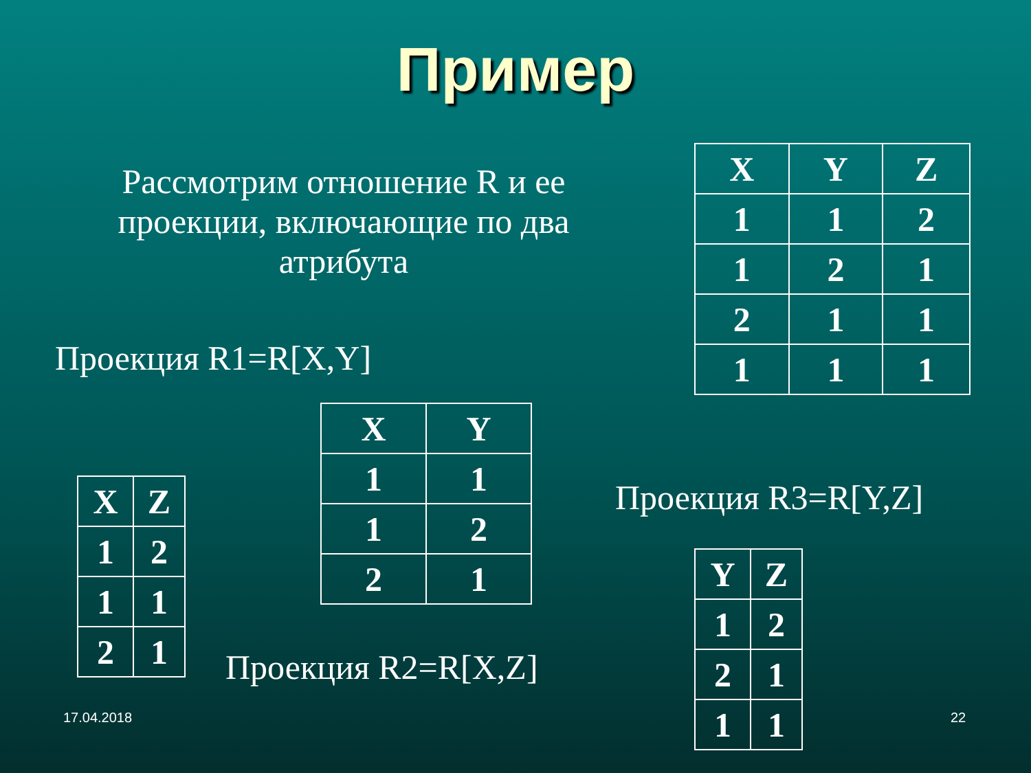Пример
Рассмотрим отношение R и ее проекции, включающие по два атрибута
| X | Y | Z |
| --- | --- | --- |
| 1 | 1 | 2 |
| 1 | 2 | 1 |
| 2 | 1 | 1 |
| 1 | 1 | 1 |
Проекция R1=R[X,Y]
| X | Y |
| --- | --- |
| 1 | 1 |
| 1 | 2 |
| 2 | 1 |
| X | Z |
| --- | --- |
| 1 | 2 |
| 1 | 1 |
| 2 | 1 |
Проекция R3=R[Y,Z]
| Y | Z |
| --- | --- |
| 1 | 2 |
| 2 | 1 |
| 1 | 1 |
Проекция R2=R[X,Z]
17.04.2018 22